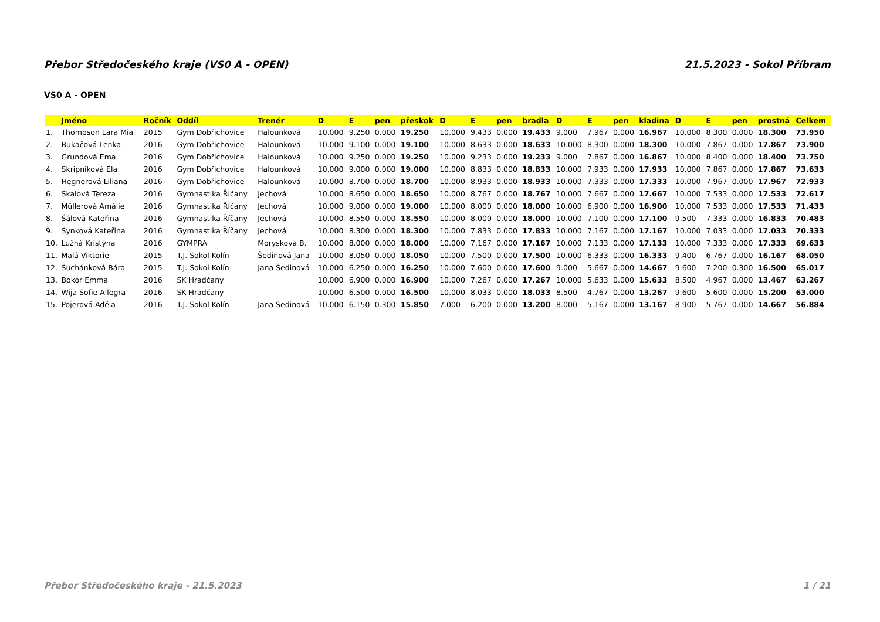Přebor Středočeského kraje (VS0 A - OPEN) 21.5.2023 - Sokol Příbram
VS0 A - OPEN
| | Jméno | Ročník | Oddíl | Trenér | D | E | pen | přeskok | D | E | pen | bradla | D | E | pen | kladina | D | E | pen | prostná | Celkem |
| --- | --- | --- | --- | --- | --- | --- | --- | --- | --- | --- | --- | --- | --- | --- | --- | --- | --- | --- | --- | --- | --- |
| 1. | Thompson Lara Mia | 2015 | Gym Dobřichovice | Halounková | 10.000 | 9.250 | 0.000 | 19.250 | 10.000 | 9.433 | 0.000 | 19.433 | 9.000 | 7.967 | 0.000 | 16.967 | 10.000 | 8.300 | 0.000 | 18.300 | 73.950 |
| 2. | Bukačová Lenka | 2016 | Gym Dobřichovice | Halounková | 10.000 | 9.100 | 0.000 | 19.100 | 10.000 | 8.633 | 0.000 | 18.633 | 10.000 | 8.300 | 0.000 | 18.300 | 10.000 | 7.867 | 0.000 | 17.867 | 73.900 |
| 3. | Grundová Ema | 2016 | Gym Dobřichovice | Halounková | 10.000 | 9.250 | 0.000 | 19.250 | 10.000 | 9.233 | 0.000 | 19.233 | 9.000 | 7.867 | 0.000 | 16.867 | 10.000 | 8.400 | 0.000 | 18.400 | 73.750 |
| 4. | Skripniková Ela | 2016 | Gym Dobřichovice | Halounková | 10.000 | 9.000 | 0.000 | 19.000 | 10.000 | 8.833 | 0.000 | 18.833 | 10.000 | 7.933 | 0.000 | 17.933 | 10.000 | 7.867 | 0.000 | 17.867 | 73.633 |
| 5. | Hegnerová Liliana | 2016 | Gym Dobřichovice | Halounková | 10.000 | 8.700 | 0.000 | 18.700 | 10.000 | 8.933 | 0.000 | 18.933 | 10.000 | 7.333 | 0.000 | 17.333 | 10.000 | 7.967 | 0.000 | 17.967 | 72.933 |
| 6. | Skalová Tereza | 2016 | Gymnastika Říčany | Jechová | 10.000 | 8.650 | 0.000 | 18.650 | 10.000 | 8.767 | 0.000 | 18.767 | 10.000 | 7.667 | 0.000 | 17.667 | 10.000 | 7.533 | 0.000 | 17.533 | 72.617 |
| 7. | Müllerová Amálie | 2016 | Gymnastika Říčany | Jechová | 10.000 | 9.000 | 0.000 | 19.000 | 10.000 | 8.000 | 0.000 | 18.000 | 10.000 | 6.900 | 0.000 | 16.900 | 10.000 | 7.533 | 0.000 | 17.533 | 71.433 |
| 8. | Šálová Kateřina | 2016 | Gymnastika Říčany | Jechová | 10.000 | 8.550 | 0.000 | 18.550 | 10.000 | 8.000 | 0.000 | 18.000 | 10.000 | 7.100 | 0.000 | 17.100 | 9.500 | 7.333 | 0.000 | 16.833 | 70.483 |
| 9. | Synková Kateřina | 2016 | Gymnastika Říčany | Jechová | 10.000 | 8.300 | 0.000 | 18.300 | 10.000 | 7.833 | 0.000 | 17.833 | 10.000 | 7.167 | 0.000 | 17.167 | 10.000 | 7.033 | 0.000 | 17.033 | 70.333 |
| 10. | Lužná Kristýna | 2016 | GYMPRA | Morysková B. | 10.000 | 8.000 | 0.000 | 18.000 | 10.000 | 7.167 | 0.000 | 17.167 | 10.000 | 7.133 | 0.000 | 17.133 | 10.000 | 7.333 | 0.000 | 17.333 | 69.633 |
| 11. | Malá Viktorie | 2015 | T.J. Sokol Kolín | Šedinová Jana | 10.000 | 8.050 | 0.000 | 18.050 | 10.000 | 7.500 | 0.000 | 17.500 | 10.000 | 6.333 | 0.000 | 16.333 | 9.400 | 6.767 | 0.000 | 16.167 | 68.050 |
| 12. | Suchánková Bára | 2015 | T.J. Sokol Kolín | Jana Šedinová | 10.000 | 6.250 | 0.000 | 16.250 | 10.000 | 7.600 | 0.000 | 17.600 | 9.000 | 5.667 | 0.000 | 14.667 | 9.600 | 7.200 | 0.300 | 16.500 | 65.017 |
| 13. | Bokor Emma | 2016 | SK Hradčany | | 10.000 | 6.900 | 0.000 | 16.900 | 10.000 | 7.267 | 0.000 | 17.267 | 10.000 | 5.633 | 0.000 | 15.633 | 8.500 | 4.967 | 0.000 | 13.467 | 63.267 |
| 14. | Wija Sofie Allegra | 2016 | SK Hradčany | | 10.000 | 6.500 | 0.000 | 16.500 | 10.000 | 8.033 | 0.000 | 18.033 | 8.500 | 4.767 | 0.000 | 13.267 | 9.600 | 5.600 | 0.000 | 15.200 | 63.000 |
| 15. | Pojerová Adéla | 2016 | T.J. Sokol Kolín | Jana Šedinová | 10.000 | 6.150 | 0.300 | 15.850 | 7.000 | 6.200 | 0.000 | 13.200 | 8.000 | 5.167 | 0.000 | 13.167 | 8.900 | 5.767 | 0.000 | 14.667 | 56.884 |
Přebor Středočeského kraje - 21.5.2023 1 / 21